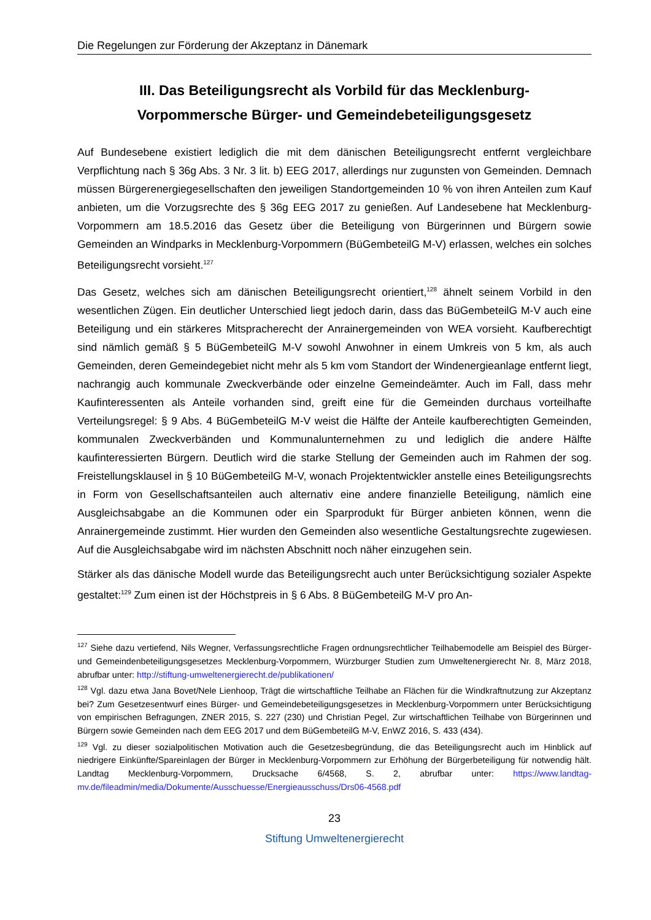Die Regelungen zur Förderung der Akzeptanz in Dänemark
III. Das Beteiligungsrecht als Vorbild für das Mecklenburg-Vorpommersche Bürger- und Gemeindebeteiligungsgesetz
Auf Bundesebene existiert lediglich die mit dem dänischen Beteiligungsrecht entfernt vergleichbare Verpflichtung nach § 36g Abs. 3 Nr. 3 lit. b) EEG 2017, allerdings nur zugunsten von Gemeinden. Demnach müssen Bürgerenergiegesellschaften den jeweiligen Standortgemeinden 10 % von ihren Anteilen zum Kauf anbieten, um die Vorzugsrechte des § 36g EEG 2017 zu genießen. Auf Landesebene hat Mecklenburg-Vorpommern am 18.5.2016 das Gesetz über die Beteiligung von Bürgerinnen und Bürgern sowie Gemeinden an Windparks in Mecklenburg-Vorpommern (BüGembeteilG M-V) erlassen, welches ein solches Beteiligungsrecht vorsieht.<sup>127</sup>
Das Gesetz, welches sich am dänischen Beteiligungsrecht orientiert,<sup>128</sup> ähnelt seinem Vorbild in den wesentlichen Zügen. Ein deutlicher Unterschied liegt jedoch darin, dass das BüGembeteilG M-V auch eine Beteiligung und ein stärkeres Mitspracherecht der Anrainergemeinden von WEA vorsieht. Kaufberechtigt sind nämlich gemäß § 5 BüGembeteilG M-V sowohl Anwohner in einem Umkreis von 5 km, als auch Gemeinden, deren Gemeindegebiet nicht mehr als 5 km vom Standort der Windenergieanlage entfernt liegt, nachrangig auch kommunale Zweckverbände oder einzelne Gemeindeämter. Auch im Fall, dass mehr Kaufinteressenten als Anteile vorhanden sind, greift eine für die Gemeinden durchaus vorteilhafte Verteilungsregel: § 9 Abs. 4 BüGembeteilG M-V weist die Hälfte der Anteile kaufberechtigten Gemeinden, kommunalen Zweckverbänden und Kommunalunternehmen zu und lediglich die andere Hälfte kaufinteressierten Bürgern. Deutlich wird die starke Stellung der Gemeinden auch im Rahmen der sog. Freistellungsklausel in § 10 BüGembeteilG M-V, wonach Projektentwickler anstelle eines Beteiligungsrechts in Form von Gesellschaftsanteilen auch alternativ eine andere finanzielle Beteiligung, nämlich eine Ausgleichsabgabe an die Kommunen oder ein Sparprodukt für Bürger anbieten können, wenn die Anrainergemeinde zustimmt. Hier wurden den Gemeinden also wesentliche Gestaltungsrechte zugewiesen. Auf die Ausgleichsabgabe wird im nächsten Abschnitt noch näher einzugehen sein.
Stärker als das dänische Modell wurde das Beteiligungsrecht auch unter Berücksichtigung sozialer Aspekte gestaltet:<sup>129</sup> Zum einen ist der Höchstpreis in § 6 Abs. 8 BüGembeteilG M-V pro An-
<sup>127</sup> Siehe dazu vertiefend, Nils Wegner, Verfassungsrechtliche Fragen ordnungsrechtlicher Teilhabemodelle am Beispiel des Bürger- und Gemeindenbeteiligungsgesetzes Mecklenburg-Vorpommern, Würzburger Studien zum Umweltenergierecht Nr. 8, März 2018, abrufbar unter: http://stiftung-umweltenergierecht.de/publikationen/
<sup>128</sup> Vgl. dazu etwa Jana Bovet/Nele Lienhoop, Trägt die wirtschaftliche Teilhabe an Flächen für die Windkraftnutzung zur Akzeptanz bei? Zum Gesetzesentwurf eines Bürger- und Gemeindebeteiligungsgesetzes in Mecklenburg-Vorpommern unter Berücksichtigung von empirischen Befragungen, ZNER 2015, S. 227 (230) und Christian Pegel, Zur wirtschaftlichen Teilhabe von Bürgerinnen und Bürgern sowie Gemeinden nach dem EEG 2017 und dem BüGembeteilG M-V, EnWZ 2016, S. 433 (434).
<sup>129</sup> Vgl. zu dieser sozialpolitischen Motivation auch die Gesetzesbegründung, die das Beteiligungsrecht auch im Hinblick auf niedrigere Einkünfte/Spareinlagen der Bürger in Mecklenburg-Vorpommern zur Erhöhung der Bürgerbeteiligung für notwendig hält. Landtag Mecklenburg-Vorpommern, Drucksache 6/4568, S. 2, abrufbar unter: https://www.landtag-mv.de/fileadmin/media/Dokumente/Ausschuesse/Energieausschuss/Drs06-4568.pdf
23
Stiftung Umweltenergierecht